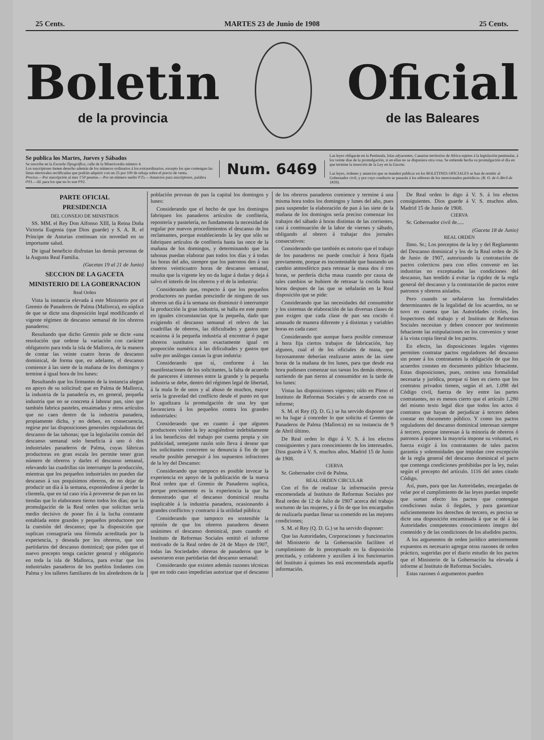25 Cents. MARTES 23 de Junio de 1908 25 Cents.
Boletin
de la provincia
Oficial
de las Baleares
Se publica los Martes, Jueves y Sábados
Se suscribe en la Escuela-Tipográfica, calle de la Misericordia número 4.
Los suscriptores tienen derecho además de los números ordinarios á los extraordinarios, excepto los que contengan las listas electorales rectificadas que podrán adquirir con un 25 por 100 de rebaja sobre el precio de venta.
Precios.—Por suscripción al mes 1'50 pesetas.—Por un número suelto 0'25.—Anuncios para suscriptores, palabra 0'01.—Id. para los que no lo son 0'02.
Num. 6469
Las leyes obligarán en la Península, Islas adyacentes, Canarias territorios de Africa sujetos á la legislación peninsular, á los veinte días de la promulgación, si en ellas no se dispusiera otra cosa. Se entiende hecha su promulgación el día en que termine la inserción de la Ley en la Gaceta.
Las leyes, órdenes y anuncios que se manden publicar en los BOLETINES OFICIALES se han de remitir al Gobernador civil, y por cuyo conducto se pasarán á los editores de los mencionados periódicos. (R. O. de 6 Abril de 1839).
PARTE OFICIAL
PRESIDENCIA
DEL CONSEJO DE MINISTROS
SS. MM. el Rey Don Alfonso XIII, la Reina Doña Victoria Eugenia (que Dios guarde) y S. A. R. el Príncipe de Asturias continuan sin novedad en su importante salud.
De igual beneficio disfrutan las demás personas de la Augusta Real Familia.
(Gacetas 19 al 21 de Junio)
SECCION DE LA GACETA
MINISTERIO DE LA GOBERNACION
Real Orden
Vista la instancia elevada á este Ministerio por el Gremio de Panaderos de Palma (Mallorca), en súplica de que se dicte una disposición legal modificando el vigente régimen de descanso semanal de los obreros panaderos:
Resultando que dicho Gremio pide se dicte «una resolución que ordene la variación con carácter obligatorio para toda la isla de Mallorca, de la manera de contar las veinte cuatro horas de descanso dominical, de forma que, en adelante, el descanso comience á las siete de la mañana de los domingos y termine á igual hora de los lunes:
Resultando que los firmantes de la instancia alegan en apoyo de su solicitud: que en Palma de Mallorca, la industria de la panadería es, en general, pequeña industria que no se concreta á laborar pan, sino que también fabrica pasteles, ensaimadas y otros artículos que no caen dentro de la industria panadera, propiamente dicha, y no deben, en consecuencia, regirse por las disposiciones generales reguladoras del descanso de las tahonas; que la legislación común del descanso semanal solo beneficia á uno ó dos industriales panaderos de Palma, cuyas fábricas productoras en gran escala les permite tener gran número de obreros y darles el descanso semanal, relevando las cuadrillas sin interrumpir la producción, mientras que los pequeños industriales no pueden dar descanso á sus poquísimos obreros, de no dejar de producir un día á la semana, exponiéndose á perder la clientela, que en tal caso iría á proveerse de pan en las tiendas que lo elaborasen tierno todos los días; que la promulgación de la Real orden que solicitan sería medio decisivo de poner fin á la lucha constante entablada entre grandes y pequeños productores por la cuestión del descanso; que la disposición que suplican consagraría una fórmula acreditada por la experiencia, y deseada por los obreros, que son partidarios del descanso dominical; que piden que el nuevo precepto tenga carácter general y obligatorio en toda la isla de Mallorca, para evitar que los industriales panaderos de los pueblos lindantes con Palma y los talleres familiares de los alrededores de la población provean de pan la capital los domingos y lunes:
Considerando que el hecho de que los domingos fabriquen los panaderos artículos de confitería, repostería y pastelería, no fundamenta la necesidad de regular por nuevos procedimientos el descanso de los reclamantes, porque estableciendo la ley que sólo se fabriquen artículos de confitería hasta las once de la mañana de los domingos, y determinando que las tahonas puedan elaborar pan todos los días y á todas las horas del año, siempre que los patronos den á sus obreros veinticuatro horas de descanso semanal, resulta que la vigente ley no da lugar á dudas y deja á salvo el interés de los obreros y el de la industria:
Considerando que, respecto á que los pequeños productores no puedan prescindir de ninguno de sus obreros un día á la semana sin disminuir ó interrumpir la producción la gran industria, se halla en este punto en iguales circunstancias que la pequeña, dado que exigiendo el descanso semanal el relevo de las cuadrillas de obreros, las dificultades y gastos que ocasiona á la pequeña industria al encontrar ó pagar obreros sustitutos son exactamente igual en proporción numérica á las dificultades y gastos que sufre por análogas causas la gran indutria:
Considerando que sí, conforme á las manifestaciones de los solicitantes, la falta de acuerdo de pareceres é intereses entre la grande y la pequeña industria se debe, dentro del régimen legal de libertad, á la mala fe de unos y al abuso de muchos, mayor sería la gravedad del conflicto desde el punto en que lo agudizara la promulgación de una ley que favoreciera á los pequeños contra los grandes industriales:
Considerando que en cuanto á que algunos productores violen la ley acogiéndose indebidamente á los beneficios del trabajo por cuenta propia y sin publicidad, semejante razón solo lleva á desear que los solicitantes concreten su denuncia á fin de que resulte posible perseguir á los supuestos infractores de la ley del Descanso:
Considerando que tampoco es posible invocar la experiencia en apoyo de la publicación de la nueva Real orden que el Gremio de Panaderos suplica, porque precisamente es la experiencia la que ha demostrado que el descanso dominical resulta inaplicable á la industria panadera, ocasionando á grandes conflictos y contrario á la utilidad pública:
Considerando que tampoco en sostenible la opinión de que los obreros panaderos deseen unánimes el descanso dominical, pues cuando el Instituto de Reformas Sociales emitió el informe motivado de la Real orden de 24 de Mayo de 1907, todas las Sociedades obreras de panaderos que le asesoraron eran partidarias del descanso semanal:
Considerando que existen además razones técnicas que en todo caso impedirían autorizar que el descanso de los obreros panaderos comience y termine á una misma hora todos los domingos y lunes del año, pues para suspender la elaboración de pan á las siete de la mañana de los domingos sería preciso comenzar los trabajos del sábado á horas distintas de las corrientes, casi á continuación de la labor de viernes y sábado, obligando al obrero á trabajar dos jornales consecutivos:
Considerando que también es notorio que el trabajo de los panaderos no puede concluir á hora fijada previamente, porque es incontestable que bastando un cambio atmosférico para retrasar la masa dos ó tres horas, se perdería dicha masa cuando por causa de tales cambios se hubiere de retrasar la cocida hasta horas despues de las que se señalarán en la Real disposición que se pide:
Considerando que las necesidades del consumidor y los sistemas de elaboración de las diversas clases de pan exigen que cada clase de pan sea cocido ó amasado de manera diferente y á distintas y variables horas en cada caso:
Considerando que aunque fuera posible comenzar á hora fija ciertos trabajos de fabricación, hay algunos, cual el de los oficiales de masa, que forzosamente deberían realizarse antes de las siete horas de la mañana de los lunes, para que desde esa hora pudiesen comenzar sus tareas los demás obreros, surtiendo de pan tierno al consumidor en la tarde de los lunes:
Vistas las disposiciones vigentes; oído en Pleno el Instituto de Reformas Sociales y de acuerdo con su informe;
S. M. el Rey (Q. D. G.) se ha servido disponer que no ha lugar á conceder lo que solicita el Gremio de Panaderos de Palma (Mallorca) en su instancia de 9 de Abril último.
De Real orden lo digo á V. S. á los efectos consiguientes y para conocimiento de los interesados. Dios guarde á V. S. muchos años. Madrid 15 de Junio de 1908.
CIERVA
Sr. Gobernador civil de Palma.
REAL ORDEN CIRCULAR
Con el fin de realizar la información previa encomendada al Instituto de Reformas Sociales por Real orden de 12 de Julio de 1907 acerca del trabajo nocturno de las mujeres, y á fin de que los encargados de realizarla puedan llenar su cometido en las mejores condiciones;
S. M. el Rey (Q. D. G.) se ha servido disponer:
Que las Autoridades, Corporaciones y funcionarios del Ministerio de la Gobernación faciliten el cumplimiento de lo preceptuado en la disposición precitada, y colaboren y auxilien á los funcionarios del Instituto á quienes les está encomendada aquella información.
De Real orden lo digo á V. S. á los efectos consiguientes. Dios guarde á V. S. muchos años. Madrid 15 de Junio de 1908.
CIERVA
Sr. Gobernador civil de.....
(Gaceta 18 de Junio)
REAL ORDEN
Ilmo. Sr.; Los preceptos de la ley y del Reglamento del Descanso dominical y los de la Real orden de 26 de Junio de 1907, autorizando la contratación de pactos colecticos para con ellos convenir en las industrias no exceptuadas las condiciones del descanso, han tendido á evitar la rigidez de la regla general del descanso y la contratación de pactos entre patronos y obreros aislados.
Pero cuando se señalaron las formalidades determinantes de la legalidad de los acuerdos, no se tuvo en cuenta que las Autoridades civiles, los Inspectores del trabajo y el Instituto de Reformas Sociales necesitan y deben conocer por testimonio fehaciente las estipulaciones en los convenios y tener á la vista copia literal de los pactos.
En efecto, las disposiciones legales vigentes permiten contratar pactos reguladores del descanso sin poner á los contratantes la obligación de que los acuerdos consten en documento público fehaciente. Estas disposiciones, pues, omiten una formalidad necesaria y jurídica, porque si bien es cierto que los contratos privados tienen, según el art. 1.098 del Código civil, fuerza de ley entre las partes contratantes, no es menos cierto que el artículo 1.280 del mismo texto legal dice que todos los actos ó contratos que hayan de perjudicar á tercero deben constar en documento público. Y como los pactos reguladores del descanso dominical interesan siempre á tercero, porque interesan á la minoría de obreros ó patronos á quienes la mayoría impone su voluntad, es fuerza exigir á los contratantes de tales pactos garantía y solemnidades que impidan cree excepción de la regla general del descanso dominical el pacto que contenga condiciones prohibidas por la ley, nulas según el precepto del artículo. 1116 del antes citado Código.
Así, pues, para que las Autoridades, encargadas de velar por el cumplimiento de las leyes puedan impedir que surtan efecto los pactos que contengan condiciones nulas ó ilegales, y para garantizar suficientemente los derechos de tercero, es preciso se dicte una disposición encaminada á que se dé á las Autoridades competentes conocimiento íntegro del contenido y de las condiciones de los aludidos pactos.
A los argumentos de orden jurídico anteriormente expuestos es necesario agregar otras razones de orden práctico, sugeridas por el diario estudio de los pactos que el Ministerio de la Gobernación ha elevada á informe al Instituto de Reformas Sociales.
Estas razones ó argumentos pueden